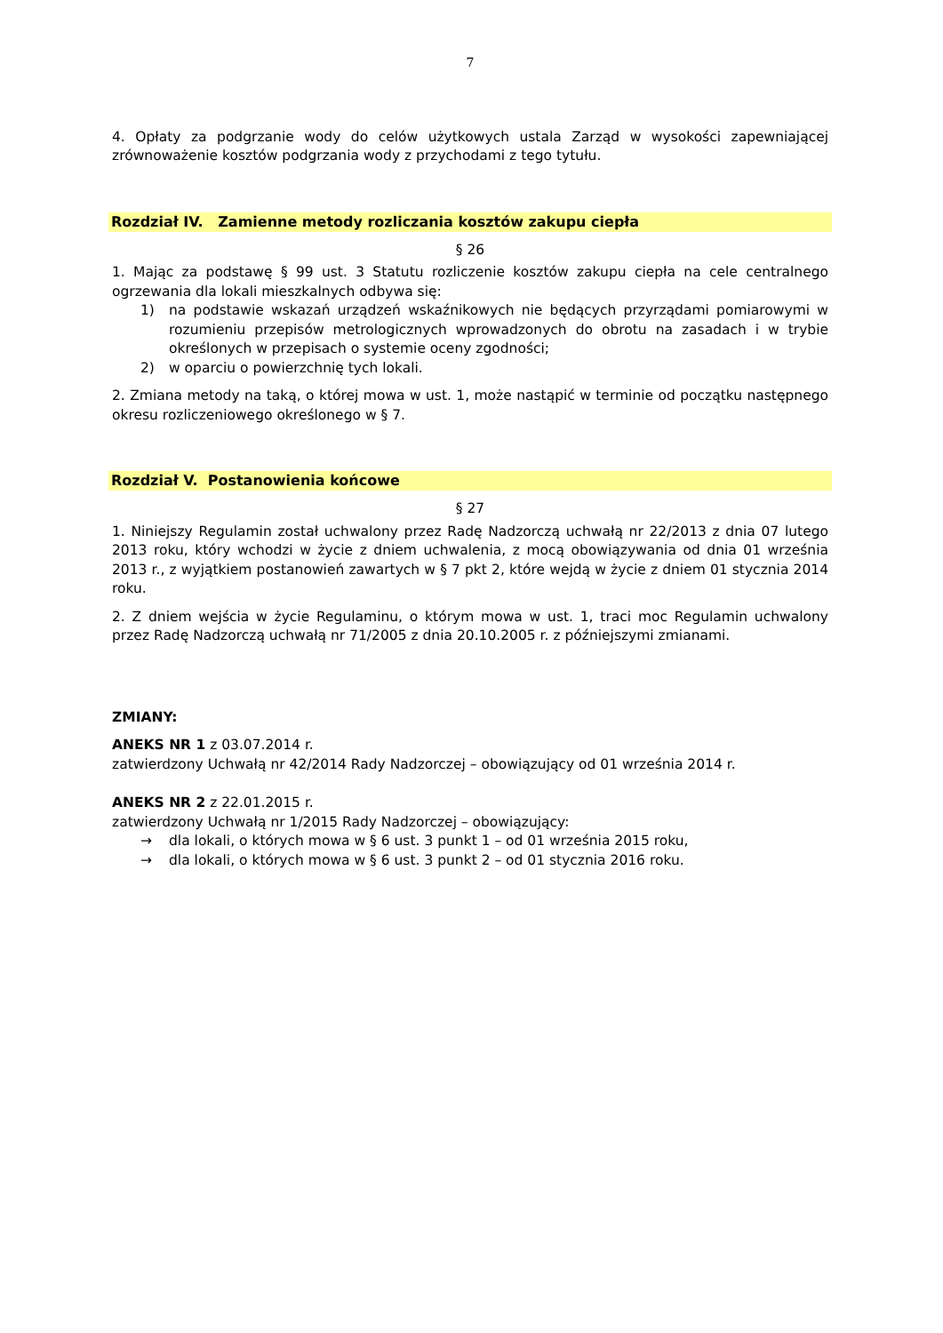7
4. Opłaty za podgrzanie wody do celów użytkowych ustala Zarząd w wysokości zapewniającej zrównoważenie kosztów podgrzania wody z przychodami z tego tytułu.
Rozdział IV. Zamienne metody rozliczania kosztów zakupu ciepła
§ 26
1. Mając za podstawę § 99 ust. 3 Statutu rozliczenie kosztów zakupu ciepła na cele centralnego ogrzewania dla lokali mieszkalnych odbywa się:
1) na podstawie wskazań urządzeń wskaźnikowych nie będących przyrządami pomiarowymi w rozumieniu przepisów metrologicznych wprowadzonych do obrotu na zasadach i w trybie określonych w przepisach o systemie oceny zgodności;
2) w oparciu o powierzchnię tych lokali.
2. Zmiana metody na taką, o której mowa w ust. 1, może nastąpić w terminie od początku następnego okresu rozliczeniowego określonego w § 7.
Rozdział V. Postanowienia końcowe
§ 27
1. Niniejszy Regulamin został uchwalony przez Radę Nadzorczą uchwałą nr 22/2013 z dnia 07 lutego 2013 roku, który wchodzi w życie z dniem uchwalenia, z mocą obowiązywania od dnia 01 września 2013 r., z wyjątkiem postanowień zawartych w § 7 pkt 2, które wejdą w życie z dniem 01 stycznia 2014 roku.
2. Z dniem wejścia w życie Regulaminu, o którym mowa w ust. 1, traci moc Regulamin uchwalony przez Radę Nadzorczą uchwałą nr 71/2005 z dnia 20.10.2005 r. z późniejszymi zmianami.
ZMIANY:
ANEKS NR 1 z 03.07.2014 r.
zatwierdzony Uchwałą nr 42/2014 Rady Nadzorczej – obowiązujący od 01 września 2014 r.
ANEKS NR 2 z 22.01.2015 r.
zatwierdzony Uchwałą nr 1/2015 Rady Nadzorczej – obowiązujący:
→ dla lokali, o których mowa w § 6 ust. 3 punkt 1 – od 01 września 2015 roku,
→ dla lokali, o których mowa w § 6 ust. 3 punkt 2 – od 01 stycznia 2016 roku.